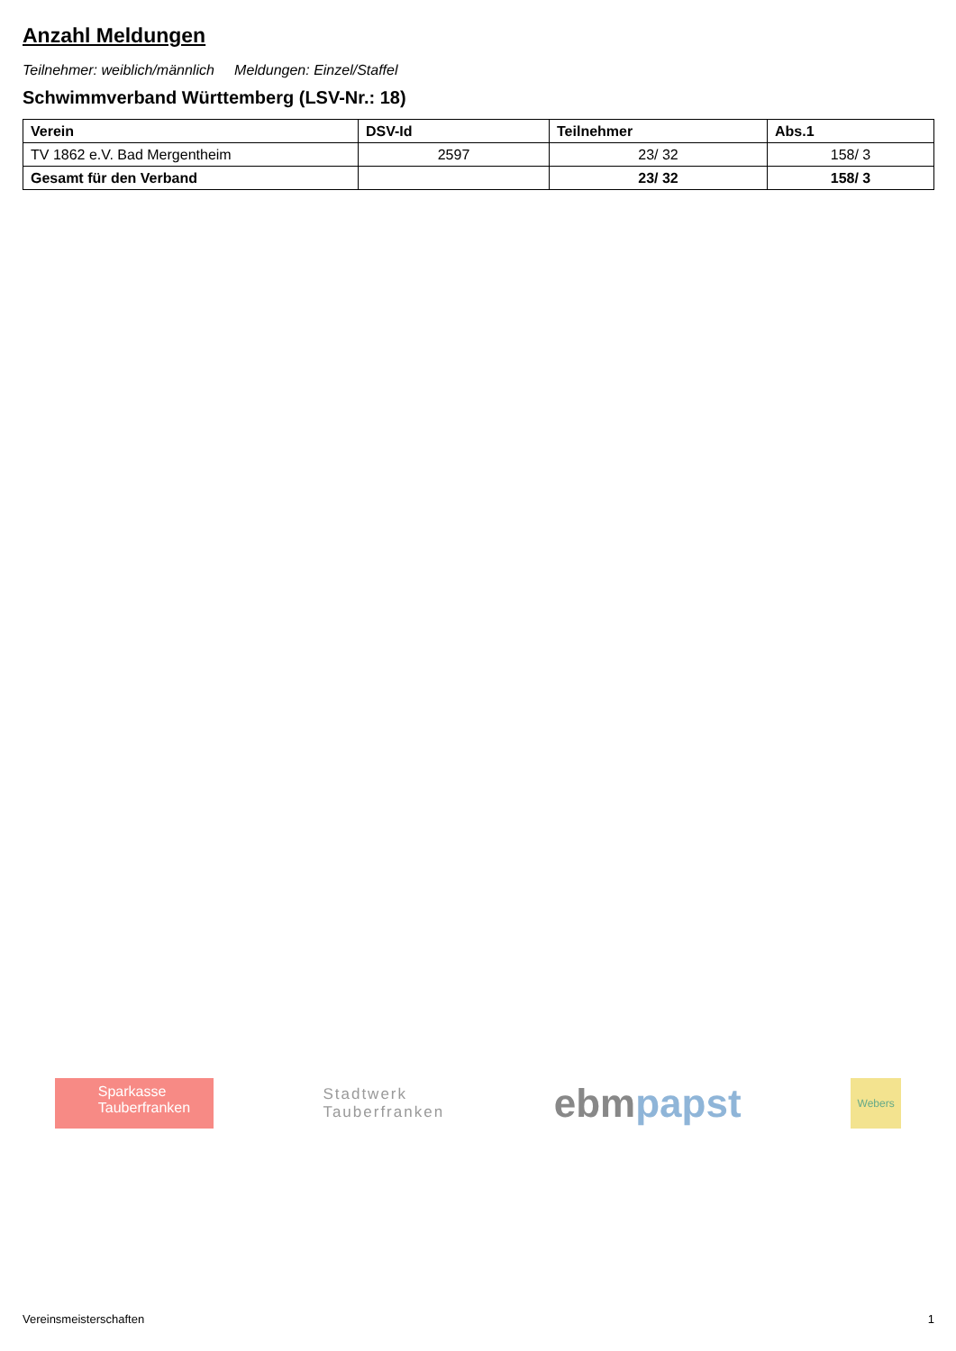Anzahl Meldungen
Teilnehmer: weiblich/männlich Meldungen: Einzel/Staffel
Schwimmverband Württemberg (LSV-Nr.: 18)
| Verein | DSV-Id | Teilnehmer | Abs.1 |
| --- | --- | --- | --- |
| TV 1862 e.V. Bad Mergentheim | 2597 | 23/ 32 | 158/ 3 |
| Gesamt für den Verband | | 23/ 32 | 158/ 3 |
Sparkasse
Tauberfranken
Stadtwerk
Tauberfranken
ebmpapst
Webers
Vereinsmeisterschaften 1